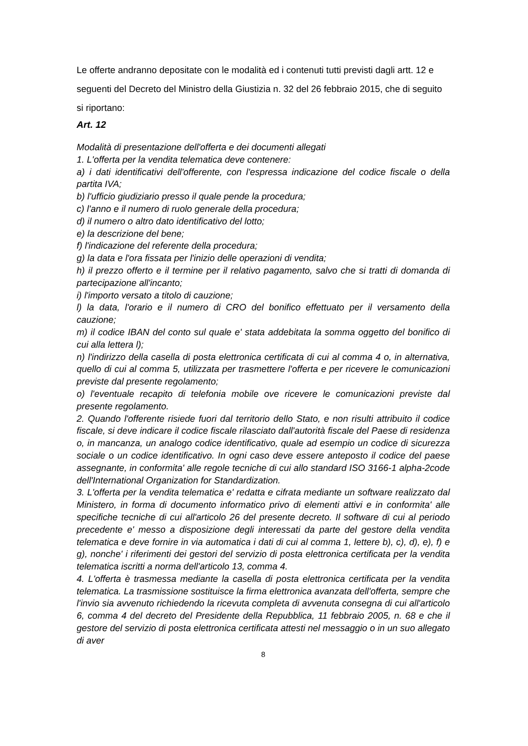Le offerte andranno depositate con le modalità ed i contenuti tutti previsti dagli artt. 12 e seguenti del Decreto del Ministro della Giustizia n. 32 del 26 febbraio 2015, che di seguito si riportano:
Art. 12
Modalità di presentazione dell'offerta e dei documenti allegati
1. L'offerta per la vendita telematica deve contenere:
a) i dati identificativi dell'offerente, con l'espressa indicazione del codice fiscale o della partita IVA;
b) l'ufficio giudiziario presso il quale pende la procedura;
c) l'anno e il numero di ruolo generale della procedura;
d) il numero o altro dato identificativo del lotto;
e) la descrizione del bene;
f) l'indicazione del referente della procedura;
g) la data e l'ora fissata per l'inizio delle operazioni di vendita;
h) il prezzo offerto e il termine per il relativo pagamento, salvo che si tratti di domanda di partecipazione all'incanto;
i) l'importo versato a titolo di cauzione;
l) la data, l'orario e il numero di CRO del bonifico effettuato per il versamento della cauzione;
m) il codice IBAN del conto sul quale e' stata addebitata la somma oggetto del bonifico di cui alla lettera l);
n) l'indirizzo della casella di posta elettronica certificata di cui al comma 4 o, in alternativa, quello di cui al comma 5, utilizzata per trasmettere l'offerta e per ricevere le comunicazioni previste dal presente regolamento;
o) l'eventuale recapito di telefonia mobile ove ricevere le comunicazioni previste dal presente regolamento.
2. Quando l'offerente risiede fuori dal territorio dello Stato, e non risulti attribuito il codice fiscale, si deve indicare il codice fiscale rilasciato dall'autorità fiscale del Paese di residenza o, in mancanza, un analogo codice identificativo, quale ad esempio un codice di sicurezza sociale o un codice identificativo. In ogni caso deve essere anteposto il codice del paese assegnante, in conformita' alle regole tecniche di cui allo standard ISO 3166-1 alpha-2code dell'International Organization for Standardization.
3. L'offerta per la vendita telematica e' redatta e cifrata mediante un software realizzato dal Ministero, in forma di documento informatico privo di elementi attivi e in conformita' alle specifiche tecniche di cui all'articolo 26 del presente decreto. Il software di cui al periodo precedente e' messo a disposizione degli interessati da parte del gestore della vendita telematica e deve fornire in via automatica i dati di cui al comma 1, lettere b), c), d), e), f) e g), nonche' i riferimenti dei gestori del servizio di posta elettronica certificata per la vendita telematica iscritti a norma dell'articolo 13, comma 4.
4. L'offerta è trasmessa mediante la casella di posta elettronica certificata per la vendita telematica. La trasmissione sostituisce la firma elettronica avanzata dell'offerta, sempre che l'invio sia avvenuto richiedendo la ricevuta completa di avvenuta consegna di cui all'articolo 6, comma 4 del decreto del Presidente della Repubblica, 11 febbraio 2005, n. 68 e che il gestore del servizio di posta elettronica certificata attesti nel messaggio o in un suo allegato di aver
8